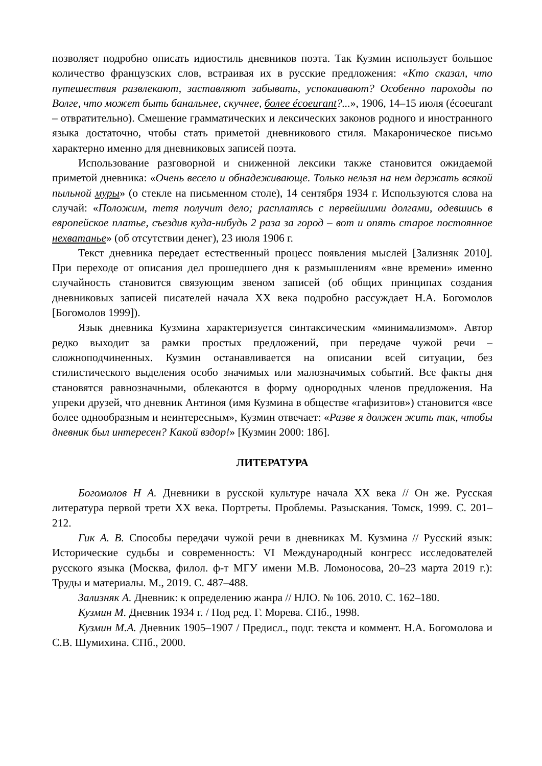позволяет подробно описать идиостиль дневников поэта. Так Кузмин использует большое количество французских слов, встраивая их в русские предложения: «Кто сказал, что путешествия развлекают, заставляют забывать, успокаивают? Особенно пароходы по Волге, что может быть банальнее, скучнее, более écoeurant?...», 1906, 14–15 июля (écoeurant – отвратительно). Смешение грамматических и лексических законов родного и иностранного языка достаточно, чтобы стать приметой дневникового стиля. Макароническое письмо характерно именно для дневниковых записей поэта.
Использование разговорной и сниженной лексики также становится ожидаемой приметой дневника: «Очень весело и обнадеживающе. Только нельзя на нем держать всякой пыльной муры» (о стекле на письменном столе), 14 сентября 1934 г. Используются слова на случай: «Положим, тетя получит дело; расплатясь с первейшими долгами, одевшись в европейское платье, съездив куда-нибудь 2 раза за город – вот и опять старое постоянное нехватанье» (об отсутствии денег), 23 июля 1906 г.
Текст дневника передает естественный процесс появления мыслей [Зализняк 2010]. При переходе от описания дел прошедшего дня к размышлениям «вне времени» именно случайность становится связующим звеном записей (об общих принципах создания дневниковых записей писателей начала XX века подробно рассуждает Н.А. Богомолов [Богомолов 1999]).
Язык дневника Кузмина характеризуется синтаксическим «минимализмом». Автор редко выходит за рамки простых предложений, при передаче чужой речи – сложноподчиненных. Кузмин останавливается на описании всей ситуации, без стилистического выделения особо значимых или малозначимых событий. Все факты дня становятся равнозначными, облекаются в форму однородных членов предложения. На упреки друзей, что дневник Антиноя (имя Кузмина в обществе «гафизитов») становится «все более однообразным и неинтересным», Кузмин отвечает: «Разве я должен жить так, чтобы дневник был интересен? Какой вздор!» [Кузмин 2000: 186].
ЛИТЕРАТУРА
Богомолов Н А. Дневники в русской культуре начала XX века // Он же. Русская литература первой трети XX века. Портреты. Проблемы. Разыскания. Томск, 1999. С. 201–212.
Гик А. В. Способы передачи чужой речи в дневниках М. Кузмина // Русский язык: Исторические судьбы и современность: VI Международный конгресс исследователей русского языка (Москва, филол. ф-т МГУ имени М.В. Ломоносова, 20–23 марта 2019 г.): Труды и материалы. М., 2019. С. 487–488.
Зализняк А. Дневник: к определению жанра // НЛО. № 106. 2010. С. 162–180.
Кузмин М. Дневник 1934 г. / Под ред. Г. Морева. СПб., 1998.
Кузмин М.А. Дневник 1905–1907 / Предисл., подг. текста и коммент. Н.А. Богомолова и С.В. Шумихина. СПб., 2000.